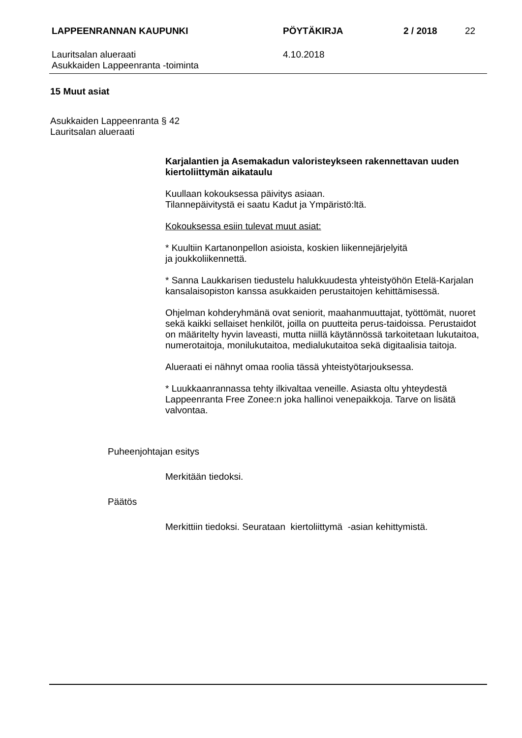LAPPEENRANNAN KAUPUNKI PÖYTÄKIRJA 2 / 2018 22
Lauritsalan alueraati
Asukkaiden Lappeenranta -toiminta
4.10.2018
15 Muut asiat
Asukkaiden Lappeenranta § 42
Lauritsalan alueraati
Karjalantien ja Asemakadun valoristeykseen rakennettavan uuden kiertoliittymän aikataulu
Kuullaan kokouksessa päivitys asiaan.
Tilannepäivitystä ei saatu Kadut ja Ympäristö:ltä.
Kokouksessa esiin tulevat muut asiat:
* Kuultiin Kartanonpellon asioista, koskien liikennejärjelyitä
ja joukkoliikennettä.
* Sanna Laukkarisen tiedustelu halukkuudesta yhteistyöhön Etelä-Karjalan kansalaisopiston kanssa asukkaiden perustaitojen kehittämisessä.
Ohjelman kohderyhmänä ovat seniorit, maahanmuuttajat, työttömät, nuoret sekä kaikki sellaiset henkilöt, joilla on puutteita perus-taidoissa. Perustaidot on määritelty hyvin laveasti, mutta niillä käytännössä tarkoitetaan lukutaitoa, numerotaitoja, monilukutaitoa, medialukutaitoa sekä digitaalisia taitoja.
Alueraati ei nähnyt omaa roolia tässä yhteistyötarjouksessa.
* Luukkaanrannassa tehty ilkivaltaa veneille. Asiasta oltu yhteydestä Lappeenranta Free Zonee:n joka hallinoi venepaikkoja. Tarve on lisätä valvontaa.
Puheenjohtajan esitys
Merkitään tiedoksi.
Päätös
Merkittiin tiedoksi. Seurataan kiertoliittymä -asian kehittymistä.